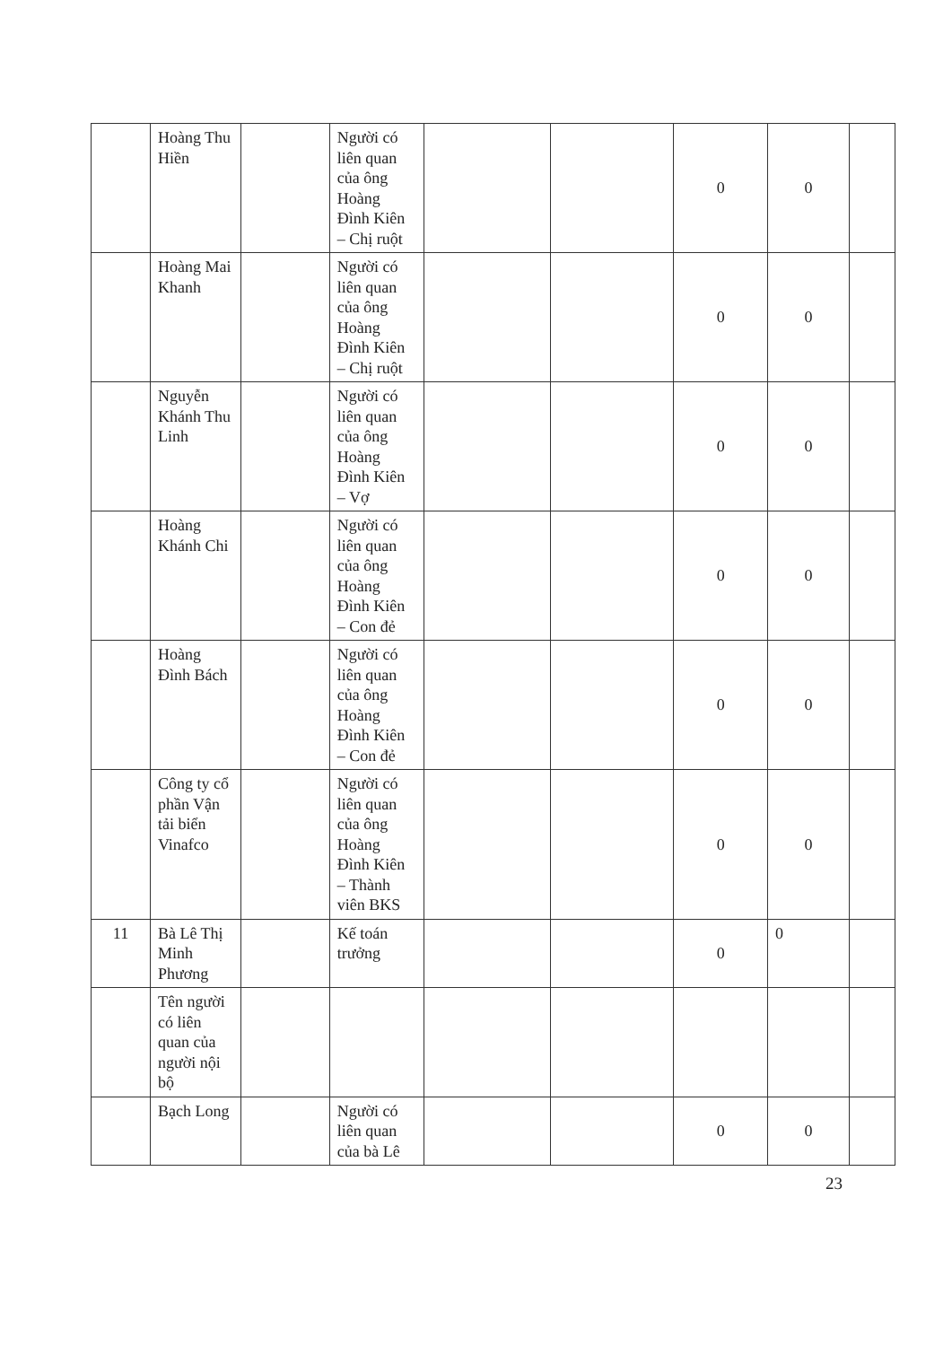| | Hoàng Thu Hiền | | Người có liên quan của ông Hoàng Đình Kiên – Chị ruột | | | 0 | 0 | |
| | Hoàng Mai Khanh | | Người có liên quan của ông Hoàng Đình Kiên – Chị ruột | | | 0 | 0 | |
| | Nguyễn Khánh Thu Linh | | Người có liên quan của ông Hoàng Đình Kiên – Vợ | | | 0 | 0 | |
| | Hoàng Khánh Chi | | Người có liên quan của ông Hoàng Đình Kiên – Con đẻ | | | 0 | 0 | |
| | Hoàng Đình Bách | | Người có liên quan của ông Hoàng Đình Kiên – Con đẻ | | | 0 | 0 | |
| | Công ty cổ phần Vận tải biển Vinafco | | Người có liên quan của ông Hoàng Đình Kiên – Thành viên BKS | | | 0 | 0 | |
| 11 | Bà Lê Thị Minh Phương | | Kế toán trưởng | | | 0 | 0 | |
| | Tên người có liên quan của người nội bộ | | | | | | | |
| | Bạch Long | | Người có liên quan của bà Lê | | | 0 | 0 | |
23